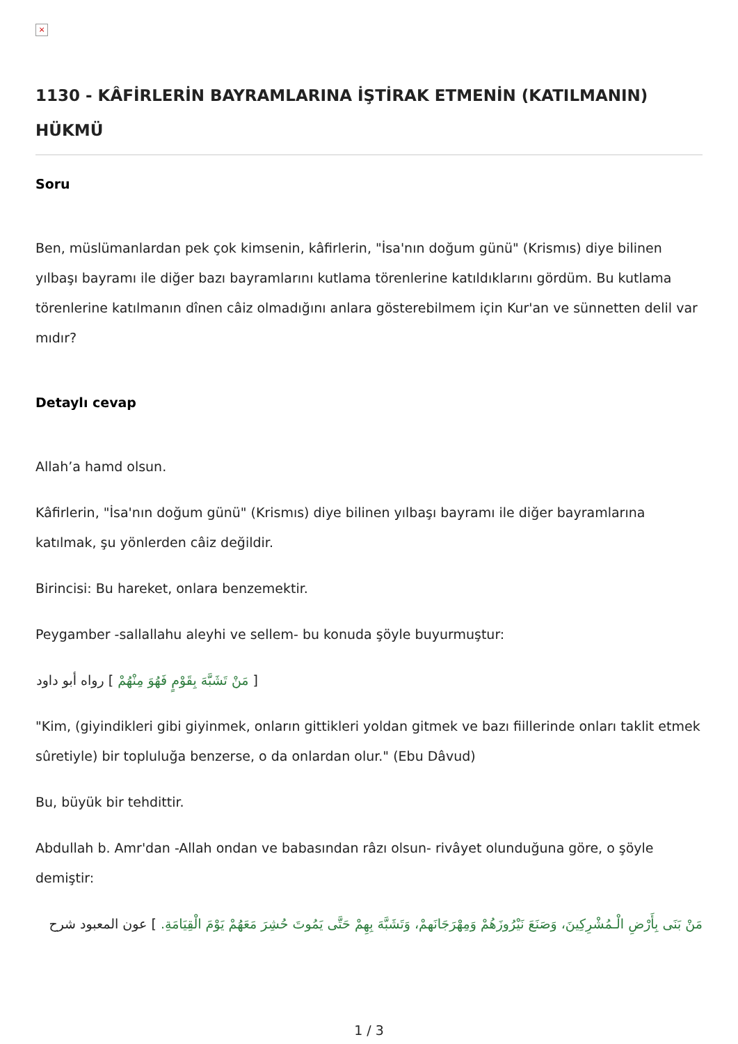×
1130 - KÂFİRLERİN BAYRAMLARINA İŞTİRAK ETMENİN (KATILMANIN) HÜKMÜ
Soru
Ben, müslümanlardan pek çok kimsenin, kâfirlerin, "İsa'nın doğum günü" (Krismıs) diye bilinen yılbaşı bayramı ile diğer bazı bayramlarını kutlama törenlerine katıldıklarını gördüm. Bu kutlama törenlerine katılmanın dînen câiz olmadığını anlara gösterebilmem için Kur'an ve sünnetten delil var mıdır?
Detaylı cevap
Allah’a hamd olsun.
Kâfirlerin, "İsa'nın doğum günü" (Krismıs) diye bilinen yılbaşı bayramı ile diğer bayramlarına katılmak, şu yönlerden câiz değildir.
Birincisi: Bu hareket, onlara benzemektir.
Peygamber -sallallahu aleyhi ve sellem- bu konuda şöyle buyurmuştur:
[ مَنْ تَشَبَّهَ بِقَوْمٍ فَهُوَ مِنْهُمْ ] رواه أبو داود
"Kim, (giyindikleri gibi giyinmek, onların gittikleri yoldan gitmek ve bazı fiillerinde onları taklit etmek sûretiyle) bir topluluğa benzerse, o da onlardan olur." (Ebu Dâvud)
Bu, büyük bir tehdittir.
Abdullah b. Amr'dan -Allah ondan ve babasından râzı olsun- rivâyet olunduğuna göre, o şöyle demiştir:
مَنْ بَنَى بِأَرْضِ الْـمُشْرِكِينَ، وَصَنَعَ نَيْرُوزَهُمْ وَمِهْرَجَانَهمْ، وَتَشَبَّهَ بِهِمْ حَتَّى يَمُوتَ حُشِرَ مَعَهُمْ يَوْمَ الْقِيَامَةِ. ] عون المعبود شرح
1 / 3